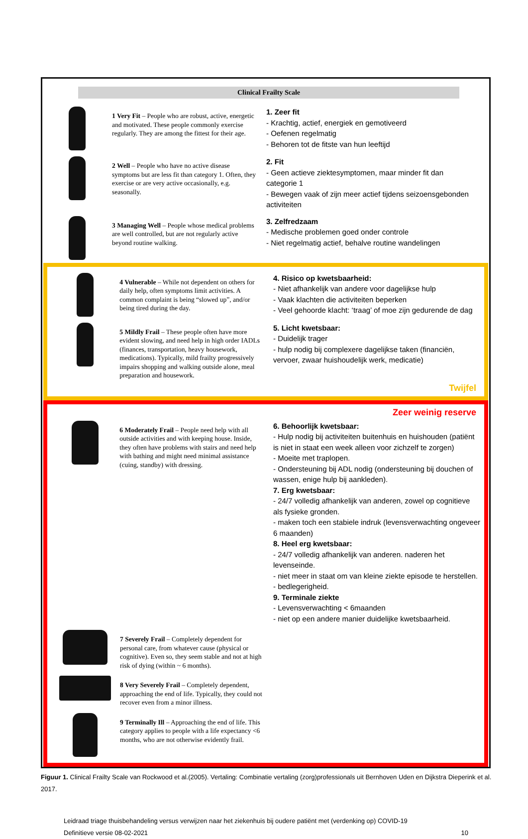Clinical Frailty Scale
1 Very Fit – People who are robust, active, energetic and motivated. These people commonly exercise regularly. They are among the fittest for their age.
1. Zeer fit
- Krachtig, actief, energiek en gemotiveerd
- Oefenen regelmatig
- Behoren tot de fitste van hun leeftijd
2 Well – People who have no active disease symptoms but are less fit than category 1. Often, they exercise or are very active occasionally, e.g. seasonally.
2. Fit
- Geen actieve ziektesymptomen, maar minder fit dan categorie 1
- Bewegen vaak of zijn meer actief tijdens seizoensgebonden activiteiten
3 Managing Well – People whose medical problems are well controlled, but are not regularly active beyond routine walking.
3. Zelfredzaam
- Medische problemen goed onder controle
- Niet regelmatig actief, behalve routine wandelingen
4 Vulnerable – While not dependent on others for daily help, often symptoms limit activities. A common complaint is being “slowed up”, and/or being tired during the day.
4. Risico op kwetsbaarheid:
- Niet afhankelijk van andere voor dagelijkse hulp
- Vaak klachten die activiteiten beperken
- Veel gehoorde klacht: ‘traag’ of moe zijn gedurende de dag
5 Mildly Frail – These people often have more evident slowing, and need help in high order IADLs (finances, transportation, heavy housework, medications). Typically, mild frailty progressively impairs shopping and walking outside alone, meal preparation and housework.
5. Licht kwetsbaar:
- Duidelijk trager
- hulp nodig bij complexere dagelijkse taken (financiën, vervoer, zwaar huishoudelijk werk, medicatie)
Twijfel
Zeer weinig reserve
6 Moderately Frail – People need help with all outside activities and with keeping house. Inside, they often have problems with stairs and need help with bathing and might need minimal assistance (cuing, standby) with dressing.
6. Behoorlijk kwetsbaar:
- Hulp nodig bij activiteiten buitenhuis en huishouden (patiënt is niet in staat een week alleen voor zichzelf te zorgen)
- Moeite met traplopen.
- Ondersteuning bij ADL nodig (ondersteuning bij douchen of wassen, enige hulp bij aankleden).
7. Erg kwetsbaar:
- 24/7 volledig afhankelijk van anderen, zowel op cognitieve als fysieke gronden.
- maken toch een stabiele indruk (levensverwachting ongeveer 6 maanden)
8. Heel erg kwetsbaar:
- 24/7 volledig afhankelijk van anderen. naderen het levenseinde.
- niet meer in staat om van kleine ziekte episode te herstellen.
- bedlegerigheid.
9. Terminale ziekte
- Levensverwachting < 6maanden
- niet op een andere manier duidelijke kwetsbaarheid.
7 Severely Frail – Completely dependent for personal care, from whatever cause (physical or cognitive). Even so, they seem stable and not at high risk of dying (within ~ 6 months).
8 Very Severely Frail – Completely dependent, approaching the end of life. Typically, they could not recover even from a minor illness.
9 Terminally Ill – Approaching the end of life. This category applies to people with a life expectancy <6 months, who are not otherwise evidently frail.
Figuur 1. Clinical Frailty Scale van Rockwood et al.(2005). Vertaling: Combinatie vertaling (zorg)professionals uit Bernhoven Uden en Dijkstra Dieperink et al. 2017.
Leidraad triage thuisbehandeling versus verwijzen naar het ziekenhuis bij oudere patiënt met (verdenking op) COVID-19
Definitieve versie 08-02-2021 10